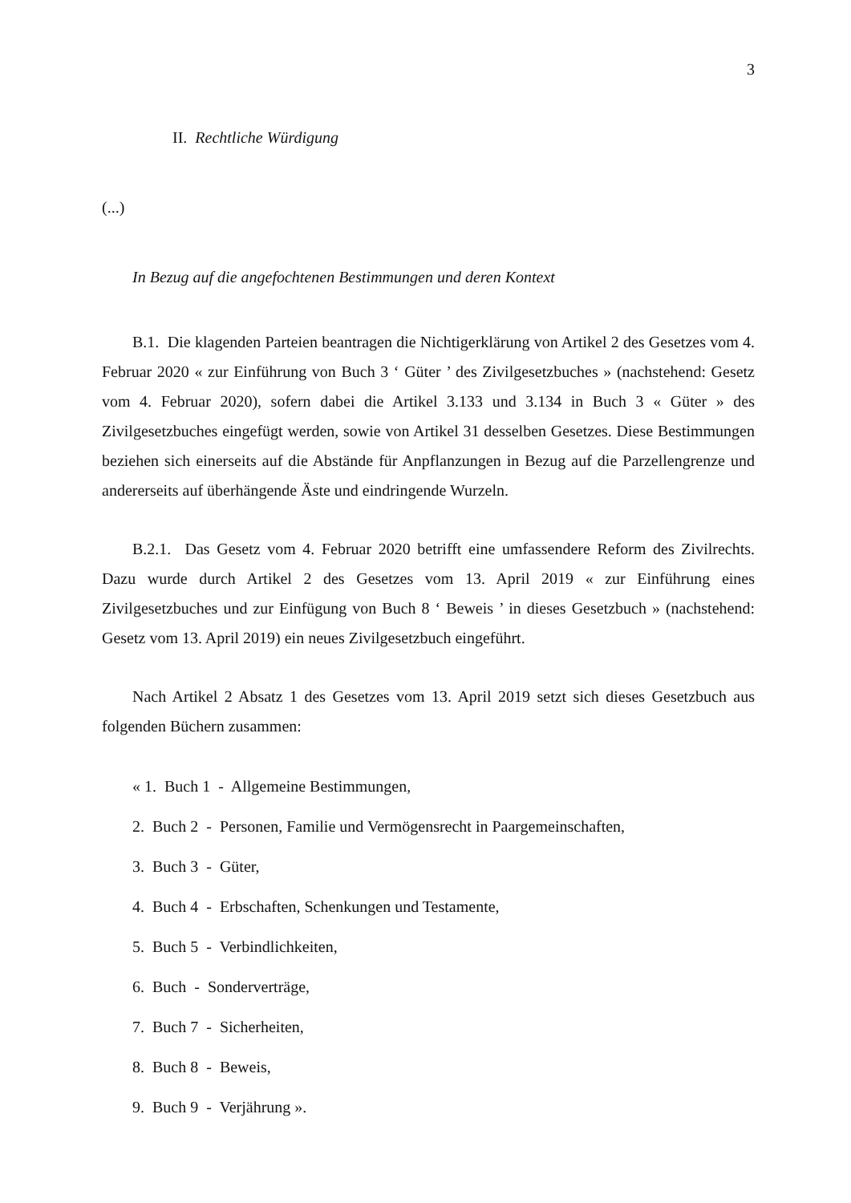3
II. Rechtliche Würdigung
(...)
In Bezug auf die angefochtenen Bestimmungen und deren Kontext
B.1. Die klagenden Parteien beantragen die Nichtigerklärung von Artikel 2 des Gesetzes vom 4. Februar 2020 « zur Einführung von Buch 3 ‘ Güter ’ des Zivilgesetzbuches » (nachstehend: Gesetz vom 4. Februar 2020), sofern dabei die Artikel 3.133 und 3.134 in Buch 3 « Güter » des Zivilgesetzbuches eingefügt werden, sowie von Artikel 31 desselben Gesetzes. Diese Bestimmungen beziehen sich einerseits auf die Abstände für Anpflanzungen in Bezug auf die Parzellengrenze und andererseits auf überhängende Äste und eindringende Wurzeln.
B.2.1. Das Gesetz vom 4. Februar 2020 betrifft eine umfassendere Reform des Zivilrechts. Dazu wurde durch Artikel 2 des Gesetzes vom 13. April 2019 « zur Einführung eines Zivilgesetzbuches und zur Einfügung von Buch 8 ‘ Beweis ’ in dieses Gesetzbuch » (nachstehend: Gesetz vom 13. April 2019) ein neues Zivilgesetzbuch eingeführt.
Nach Artikel 2 Absatz 1 des Gesetzes vom 13. April 2019 setzt sich dieses Gesetzbuch aus folgenden Büchern zusammen:
« 1. Buch 1 - Allgemeine Bestimmungen,
2. Buch 2 - Personen, Familie und Vermögensrecht in Paargemeinschaften,
3. Buch 3 - Güter,
4. Buch 4 - Erbschaften, Schenkungen und Testamente,
5. Buch 5 - Verbindlichkeiten,
6. Buch - Sonderverträge,
7. Buch 7 - Sicherheiten,
8. Buch 8 - Beweis,
9. Buch 9 - Verjährung ».